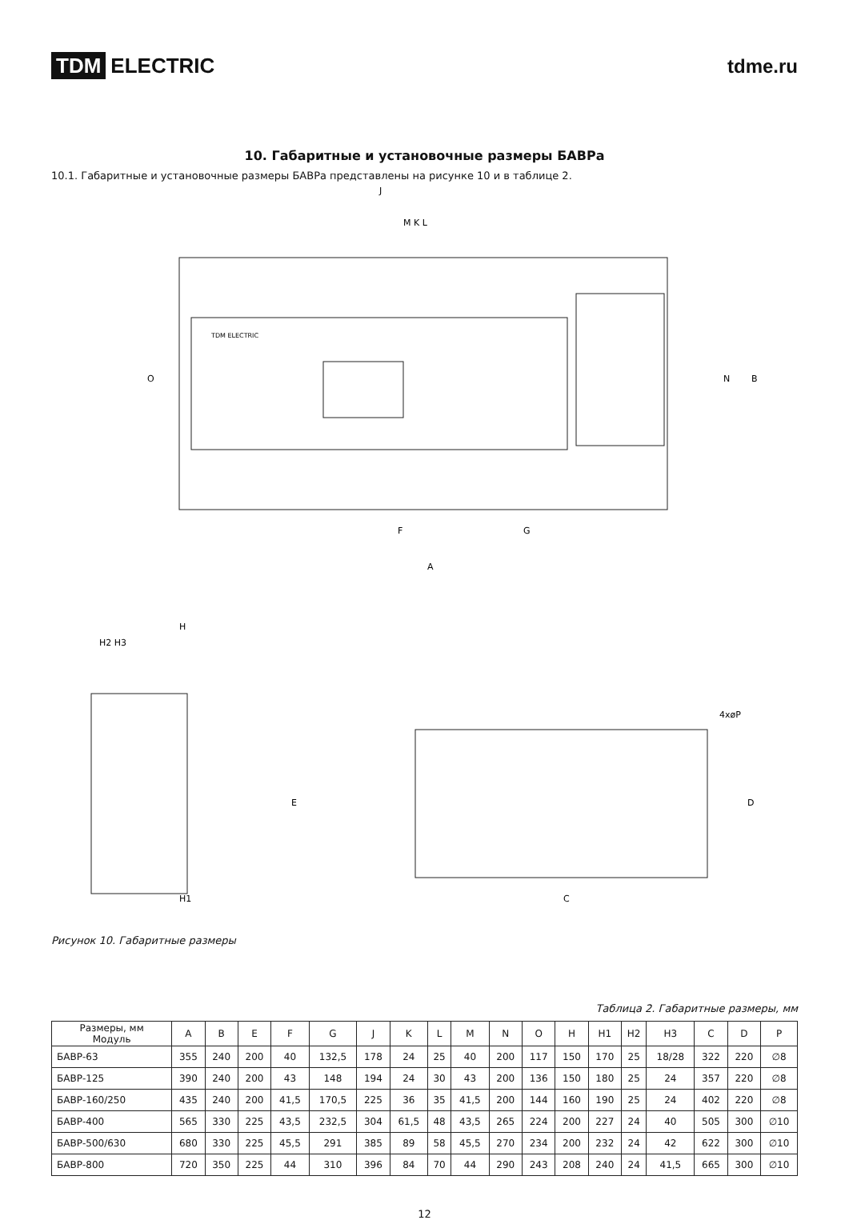TDM ELECTRIC tdme.ru
10. Габаритные и установочные размеры БАВРа
10.1. Габаритные и установочные размеры БАВРа представлены на рисунке 10 и в таблице 2.
TDM ELECTRIC
J
M K L
F
G
A
N
B
O
H
H2 H3
H1
E
4xøP
D
C
Рисунок 10. Габаритные размеры
Таблица 2. Габаритные размеры, мм
| Размеры, мм Модуль | A | B | E | F | G | J | K | L | M | N | O | H | H1 | H2 | H3 | C | D | P |
| --- | --- | --- | --- | --- | --- | --- | --- | --- | --- | --- | --- | --- | --- | --- | --- | --- | --- | --- |
| БАВР-63 | 355 | 240 | 200 | 40 | 132,5 | 178 | 24 | 25 | 40 | 200 | 117 | 150 | 170 | 25 | 18/28 | 322 | 220 | ∅8 |
| БАВР-125 | 390 | 240 | 200 | 43 | 148 | 194 | 24 | 30 | 43 | 200 | 136 | 150 | 180 | 25 | 24 | 357 | 220 | ∅8 |
| БАВР-160/250 | 435 | 240 | 200 | 41,5 | 170,5 | 225 | 36 | 35 | 41,5 | 200 | 144 | 160 | 190 | 25 | 24 | 402 | 220 | ∅8 |
| БАВР-400 | 565 | 330 | 225 | 43,5 | 232,5 | 304 | 61,5 | 48 | 43,5 | 265 | 224 | 200 | 227 | 24 | 40 | 505 | 300 | ∅10 |
| БАВР-500/630 | 680 | 330 | 225 | 45,5 | 291 | 385 | 89 | 58 | 45,5 | 270 | 234 | 200 | 232 | 24 | 42 | 622 | 300 | ∅10 |
| БАВР-800 | 720 | 350 | 225 | 44 | 310 | 396 | 84 | 70 | 44 | 290 | 243 | 208 | 240 | 24 | 41,5 | 665 | 300 | ∅10 |
12